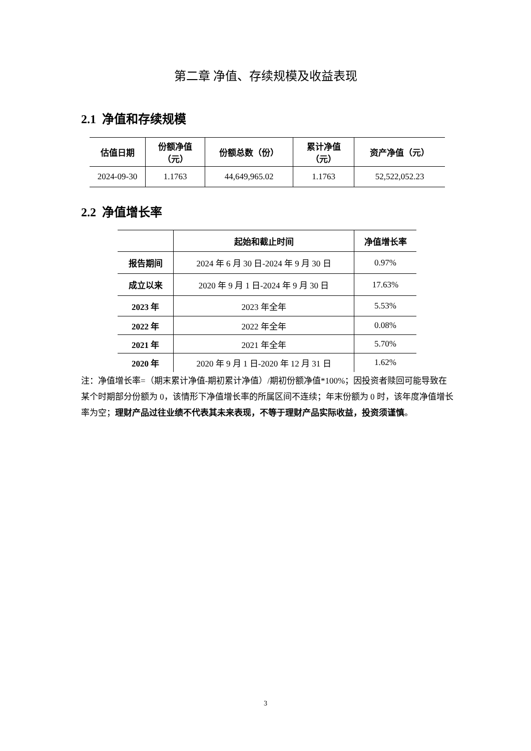第二章 净值、存续规模及收益表现
2.1 净值和存续规模
| 估值日期 | 份额净值 （元） | 份额总数（份） | 累计净值 （元） | 资产净值（元） |
| --- | --- | --- | --- | --- |
| 2024-09-30 | 1.1763 | 44,649,965.02 | 1.1763 | 52,522,052.23 |
2.2 净值增长率
| | 起始和截止时间 | 净值增长率 |
| --- | --- | --- |
| 报告期间 | 2024 年 6 月 30 日-2024 年 9 月 30 日 | 0.97% |
| 成立以来 | 2020 年 9 月 1 日-2024 年 9 月 30 日 | 17.63% |
| 2023 年 | 2023 年全年 | 5.53% |
| 2022 年 | 2022 年全年 | 0.08% |
| 2021 年 | 2021 年全年 | 5.70% |
| 2020 年 | 2020 年 9 月 1 日-2020 年 12 月 31 日 | 1.62% |
注：净值增长率=（期末累计净值-期初累计净值）/期初份额净值*100%；因投资者赎回可能导致在某个时期部分份额为 0，该情形下净值增长率的所属区间不连续；年末份额为 0 时，该年度净值增长率为空；理财产品过往业绩不代表其未来表现，不等于理财产品实际收益，投资须谨慎。
3